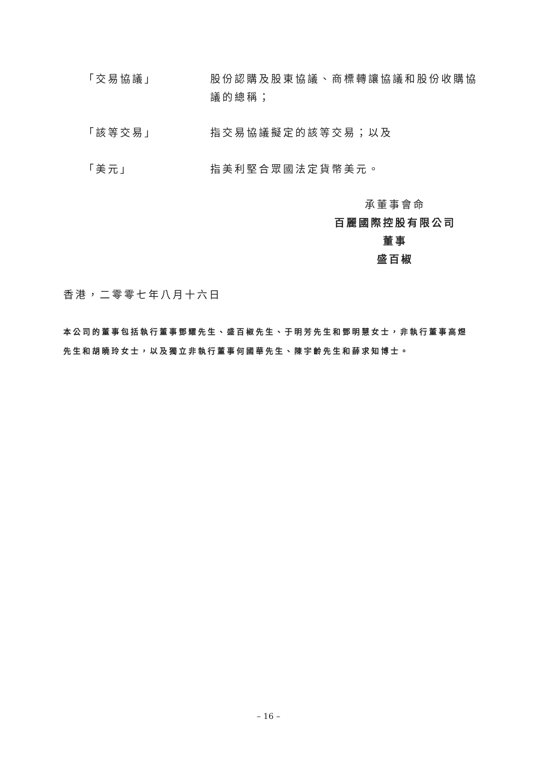「交易協議」 股份認購及股東協議、商標轉讓協議和股份收購協議的總稱；
「該等交易」 指交易協議擬定的該等交易；以及
「美元」 指美利堅合眾國法定貨幣美元。
承董事會命
百麗國際控股有限公司
董事
盛百椒
香港，二零零七年八月十六日
本公司的董事包括執行董事鄧耀先生、盛百椒先生、于明芳先生和鄧明慧女士，非執行董事高煜先生和胡曉玲女士，以及獨立非執行董事何國華先生、陳宇齡先生和薛求知博士。
– 16 –